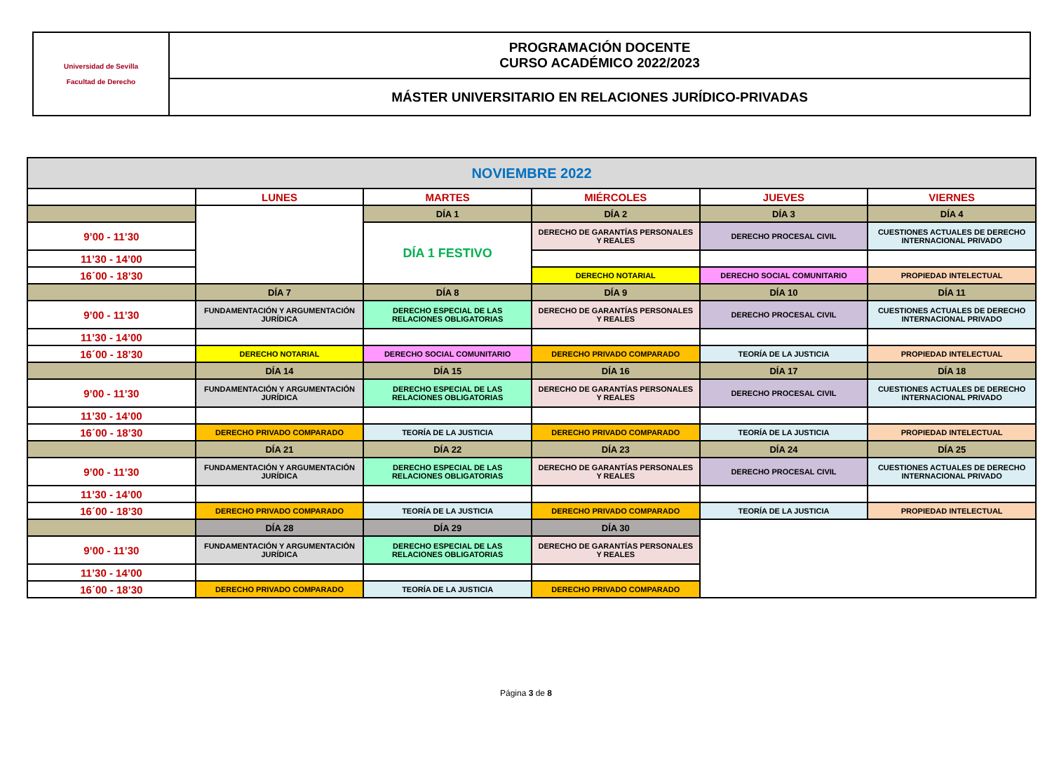| Universidad de Sevilla Facultad de Derecho | PROGRAMACIÓN DOCENTE CURSO ACADÉMICO 2022/2023 |
| | MÁSTER UNIVERSITARIO EN RELACIONES JURÍDICO-PRIVADAS |
| NOVIEMBRE 2022 | | | | | |
| --- | --- | --- | --- | --- | --- |
| | LUNES | MARTES | MIÉRCOLES | JUEVES | VIERNES |
| | | DÍA 1 | DÍA 2 | DÍA 3 | DÍA 4 |
| 9’00 - 11’30 | | DÍA 1 FESTIVO | DERECHO DE GARANTÍAS PERSONALES Y REALES | DERECHO PROCESAL CIVIL | CUESTIONES ACTUALES DE DERECHO INTERNACIONAL PRIVADO |
| 11’30 - 14’00 | | | | | |
| 16´00 - 18’30 | | | DERECHO NOTARIAL | DERECHO SOCIAL COMUNITARIO | PROPIEDAD INTELECTUAL |
| | DÍA 7 | DÍA 8 | DÍA 9 | DÍA 10 | DÍA 11 |
| 9’00 - 11’30 | FUNDAMENTACIÓN Y ARGUMENTACIÓN JURÍDICA | DERECHO ESPECIAL DE LAS RELACIONES OBLIGATORIAS | DERECHO DE GARANTÍAS PERSONALES Y REALES | DERECHO PROCESAL CIVIL | CUESTIONES ACTUALES DE DERECHO INTERNACIONAL PRIVADO |
| 11’30 - 14’00 | | | | | |
| 16´00 - 18’30 | DERECHO NOTARIAL | DERECHO SOCIAL COMUNITARIO | DERECHO PRIVADO COMPARADO | TEORÍA DE LA JUSTICIA | PROPIEDAD INTELECTUAL |
| | DÍA 14 | DÍA 15 | DÍA 16 | DÍA 17 | DÍA 18 |
| 9’00 - 11’30 | FUNDAMENTACIÓN Y ARGUMENTACIÓN JURÍDICA | DERECHO ESPECIAL DE LAS RELACIONES OBLIGATORIAS | DERECHO DE GARANTÍAS PERSONALES Y REALES | DERECHO PROCESAL CIVIL | CUESTIONES ACTUALES DE DERECHO INTERNACIONAL PRIVADO |
| 11’30 - 14’00 | | | | | |
| 16´00 - 18’30 | DERECHO PRIVADO COMPARADO | TEORÍA DE LA JUSTICIA | DERECHO PRIVADO COMPARADO | TEORÍA DE LA JUSTICIA | PROPIEDAD INTELECTUAL |
| | DÍA 21 | DÍA 22 | DÍA 23 | DÍA 24 | DÍA 25 |
| 9’00 - 11’30 | FUNDAMENTACIÓN Y ARGUMENTACIÓN JURÍDICA | DERECHO ESPECIAL DE LAS RELACIONES OBLIGATORIAS | DERECHO DE GARANTÍAS PERSONALES Y REALES | DERECHO PROCESAL CIVIL | CUESTIONES ACTUALES DE DERECHO INTERNACIONAL PRIVADO |
| 11’30 - 14’00 | | | | | |
| 16´00 - 18’30 | DERECHO PRIVADO COMPARADO | TEORÍA DE LA JUSTICIA | DERECHO PRIVADO COMPARADO | TEORÍA DE LA JUSTICIA | PROPIEDAD INTELECTUAL |
| | DÍA 28 | DÍA 29 | DÍA 30 | | |
| 9’00 - 11’30 | FUNDAMENTACIÓN Y ARGUMENTACIÓN JURÍDICA | DERECHO ESPECIAL DE LAS RELACIONES OBLIGATORIAS | DERECHO DE GARANTÍAS PERSONALES Y REALES | | |
| 11’30 - 14’00 | | | | | |
| 16´00 - 18’30 | DERECHO PRIVADO COMPARADO | TEORÍA DE LA JUSTICIA | DERECHO PRIVADO COMPARADO | | |
Página 3 de 8